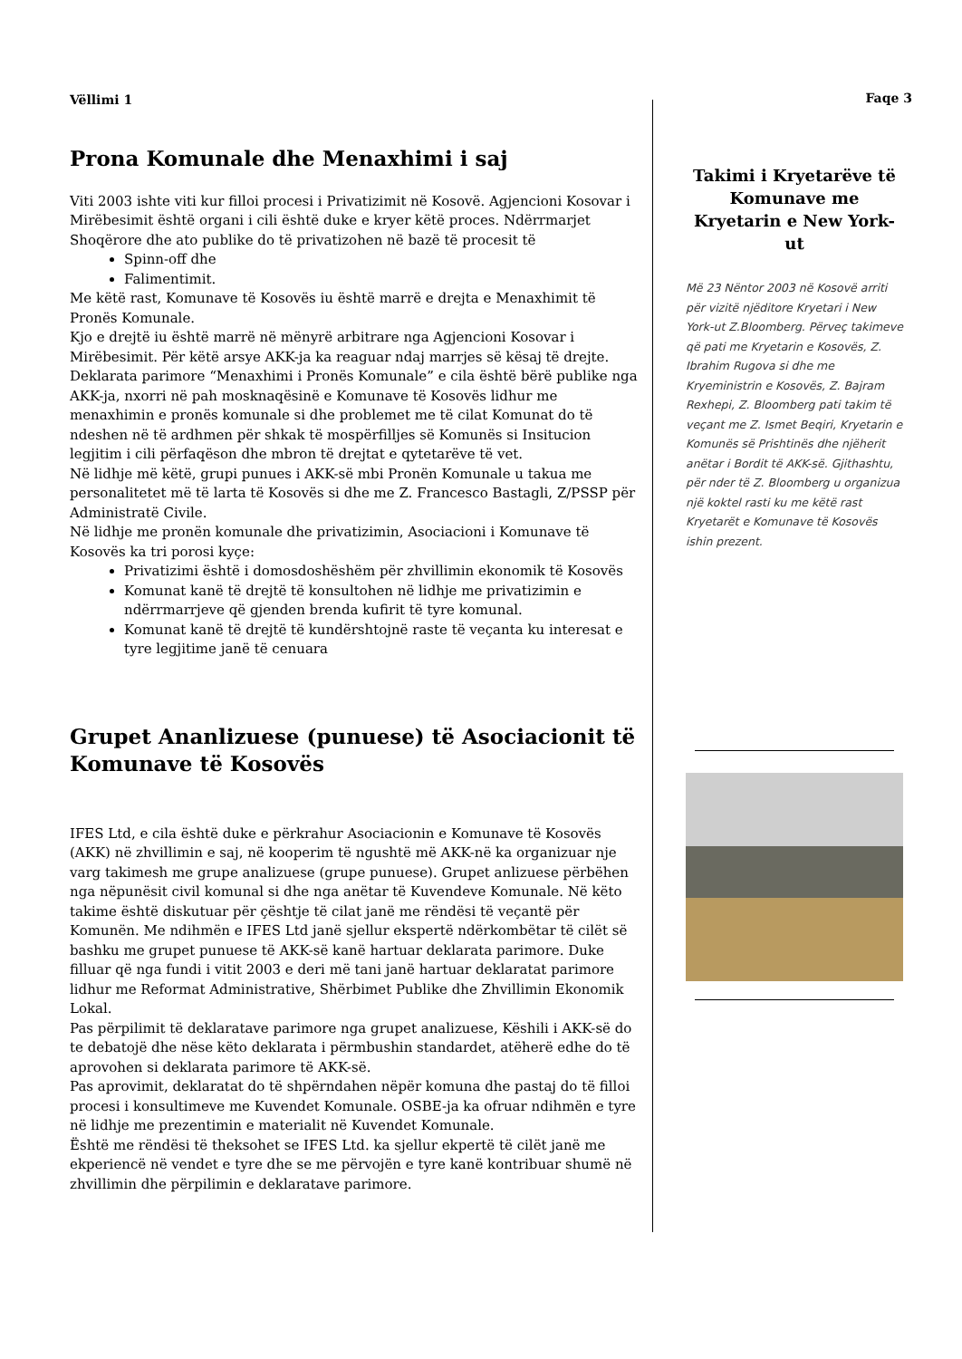Vëllimi 1
Prona Komunale dhe Menaxhimi i saj
Viti 2003 ishte viti kur filloi procesi i Privatizimit në Kosovë. Agjencioni Kosovar i Mirëbesimit është organi i cili është duke e kryer këtë proces. Ndërrmarjet Shoqërore dhe ato publike do të privatizohen në bazë të procesit të
Spinn-off dhe
Falimentimit.
Me këtë rast, Komunave të Kosovës iu është marrë e drejta e Menaxhimit të Pronës Komunale.
Kjo e drejtë iu është marrë në mënyrë arbitrare nga Agjencioni Kosovar i Mirëbesimit. Për këtë arsye AKK-ja ka reaguar ndaj marrjes së kësaj të drejte. Deklarata parimore “Menaxhimi i Pronës Komunale” e cila është bërë publike nga AKK-ja, nxorri në pah mosknaqësinë e Komunave të Kosovës lidhur me menaxhimin e pronës komunale si dhe problemet me të cilat Komunat do të ndeshen në të ardhmen për shkak të mospërfilljes së Komunës si Insitucion legjitim i cili përfaqëson dhe mbron të drejtat e qytetarëve të vet.
Në lidhje më këtë, grupi punues i AKK-së mbi Pronën Komunale u takua me personalitetet më të larta të Kosovës si dhe me Z. Francesco Bastagli, Z/PSSP për Administratë Civile.
Në lidhje me pronën komunale dhe privatizimin, Asociacioni i Komunave të Kosovës ka tri porosi kyçe:
Privatizimi është i domosdoshëshëm për zhvillimin ekonomik të Kosovës
Komunat kanë të drejtë të konsultohen në lidhje me privatizimin e ndërrmarrjeve që gjenden brenda kufirit të tyre komunal.
Komunat kanë të drejtë të kundërshtojnë raste të veçanta ku interesat e tyre legjitime janë të cenuara
Grupet Ananlizuese (punuese) të Asociacionit të Komunave të Kosovës
IFES Ltd, e cila është duke e përkrahur Asociacionin e Komunave të Kosovës (AKK) në zhvillimin e saj, në kooperim të ngushtë më AKK-në ka organizuar nje varg takimesh me grupe analizuese (grupe punuese). Grupet anlizuese përbëhen nga nëpunësit civil komunal si dhe nga anëtar të Kuvendeve Komunale. Në këto takime është diskutuar për çështje të cilat janë me rëndësi të veçantë për Komunën. Me ndihmën e IFES Ltd janë sjellur ekspertë ndërkombëtar të cilët së bashku me grupet punuese të AKK-së kanë hartuar deklarata parimore. Duke filluar që nga fundi i vitit 2003 e deri më tani janë hartuar deklaratat parimore lidhur me Reformat Administrative, Shërbimet Publike dhe Zhvillimin Ekonomik Lokal.
Pas përpilimit të deklaratave parimore nga grupet analizuese, Këshili i AKK-së do te debatojë dhe nëse këto deklarata i përmbushin standardet, atëherë edhe do të aprovohen si deklarata parimore të AKK-së.
Pas aprovimit, deklaratat do të shpërndahen nëpër komuna dhe pastaj do të filloi procesi i konsultimeve me Kuvendet Komunale. OSBE-ja ka ofruar ndihmën e tyre në lidhje me prezentimin e materialit në Kuvendet Komunale.
Është me rëndësi të theksohet se IFES Ltd. ka sjellur ekpertë të cilët janë me ekperiencë në vendet e tyre dhe se me përvojën e tyre kanë kontribuar shumë në zhvillimin dhe përpilimin e deklaratave parimore.
Faqe 3
Takimi i Kryetarëve të Komunave me Kryetarin e New York-ut
Më 23 Nëntor 2003 në Kosovë arriti për vizitë njëditore Kryetari i New York-ut Z.Bloomberg. Përveç takimeve që pati me Kryetarin e Kosovës, Z. Ibrahim Rugova si dhe me Kryeministrin e Kosovës, Z. Bajram Rexhepi, Z. Bloomberg pati takim të veçant me Z. Ismet Beqiri, Kryetarin e Komunës së Prishtinës dhe njëherit anëtar i Bordit të AKK-së. Gjithashtu, për nder të Z. Bloomberg u organizua një koktel rasti ku me këtë rast Kryetarët e Komunave të Kosovës ishin prezent.